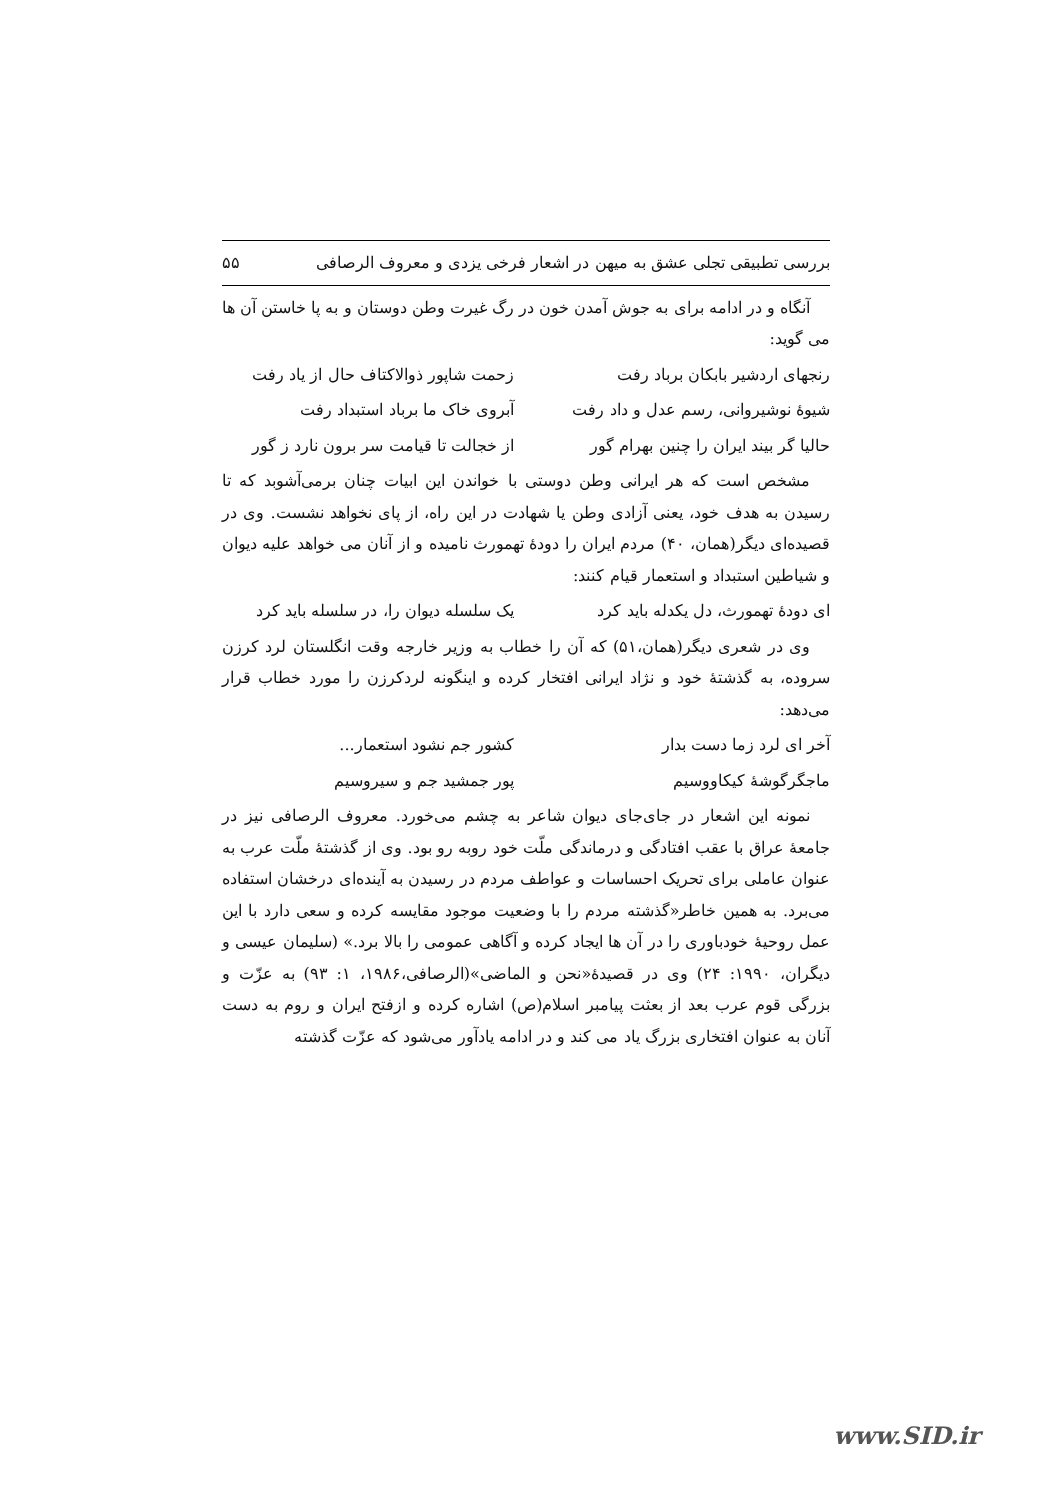بررسی تطبیقی تجلی عشق به میهن در اشعار فرخی یزدی و معروف الرصافی ۵۵
آنگاه و در ادامه برای به جوش آمدن خون در رگ غیرت وطن دوستان و به پا خاستن آن ها می گوید:
رنجهای اردشیر بابکان برباد رفت زحمت شاپور ذوالاکتاف حال از یاد رفت
شیوهٔ نوشیروانی، رسم عدل و داد رفت آبروی خاک ما برباد استبداد رفت
حالیا گر بیند ایران را چنین بهرام گور از خجالت تا قیامت سر برون نارد ز گور
مشخص است که هر ایرانی وطن دوستی با خواندن این ابیات چنان برمی‌آشوبد که تا رسیدن به هدف خود، یعنی آزادی وطن یا شهادت در این راه، از پای نخواهد نشست. وی در قصیده‌ای دیگر(همان، ۴۰) مردم ایران را دودهٔ تهمورث نامیده و از آنان می خواهد علیه دیوان و شیاطین استبداد و استعمار قیام کنند:
ای دودهٔ تهمورث، دل یکدله باید کرد یک سلسله دیوان را، در سلسله باید کرد
وی در شعری دیگر(همان،۵۱) که آن را خطاب به وزیر خارجه وقت انگلستان لرد کرزن سروده، به گذشتهٔ خود و نژاد ایرانی افتخار کرده و اینگونه لردکرزن را مورد خطاب قرار می‌دهد:
آخر ای لرد زما دست بدار کشور جم نشود استعمار...
ماجگرگوشهٔ کیکاووسیم پور جمشید جم و سیروسیم
نمونه این اشعار در جای‌جای دیوان شاعر به چشم می‌خورد. معروف الرصافی نیز در جامعهٔ عراق با عقب افتادگی و درماندگی ملّت خود روبه رو بود. وی از گذشتهٔ ملّت عرب به عنوان عاملی برای تحریک احساسات و عواطف مردم در رسیدن به آینده‌ای درخشان استفاده می‌برد. به همین خاطر«گذشته مردم را با وضعیت موجود مقایسه کرده و سعی دارد با این عمل روحیهٔ خودباوری را در آن ها ایجاد کرده و آگاهی عمومی را بالا برد.» (سلیمان عیسی و دیگران، ۱۹۹۰: ۲۴) وی در قصیدهٔ«نحن و الماضی»(الرصافی،۱۹۸۶، ۱: ۹۳) به عزّت و بزرگی قوم عرب بعد از بعثت پیامبر اسلام(ص) اشاره کرده و ازفتح ایران و روم به دست آنان به عنوان افتخاری بزرگ یاد می کند و در ادامه یادآور می‌شود که عزّت گذشته
www.SID.ir